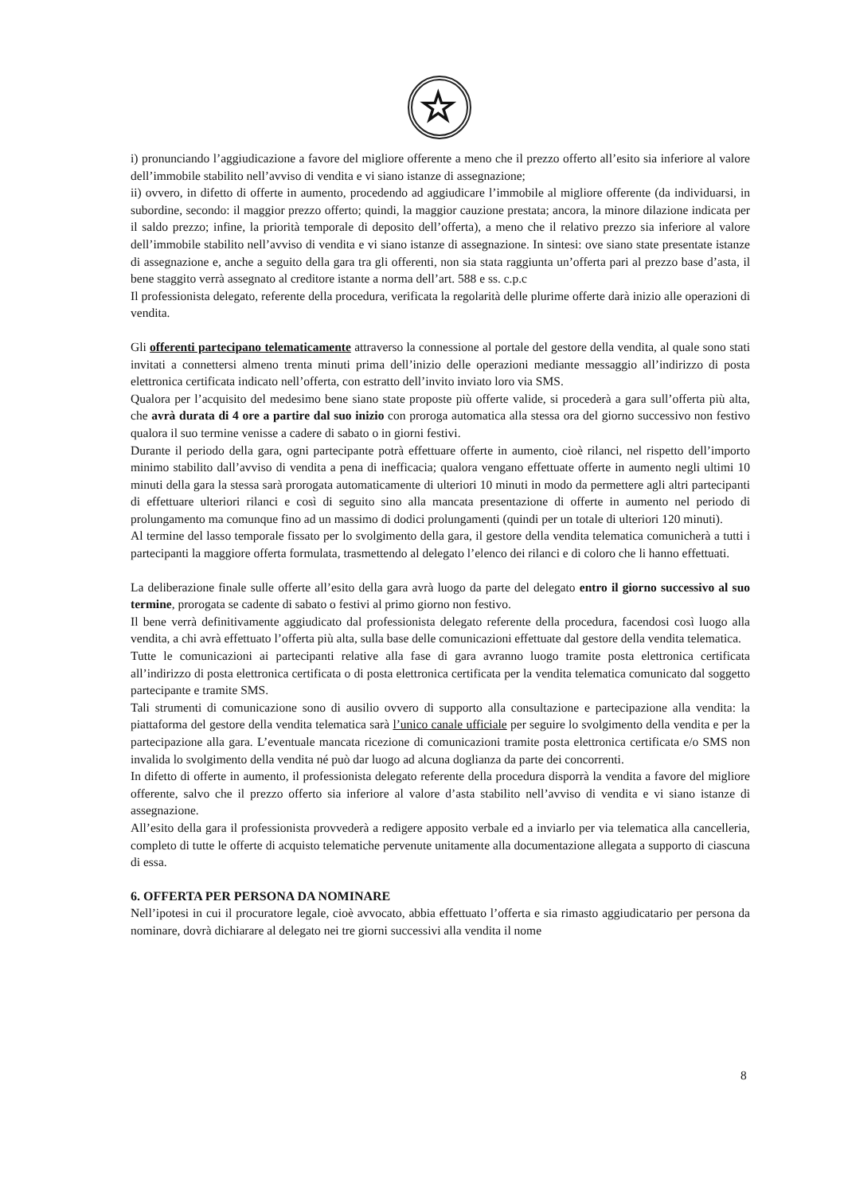☆
i) pronunciando l’aggiudicazione a favore del migliore offerente a meno che il prezzo offerto all’esito sia inferiore al valore dell’immobile stabilito nell’avviso di vendita e vi siano istanze di assegnazione;
ii) ovvero, in difetto di offerte in aumento, procedendo ad aggiudicare l’immobile al migliore offerente (da individuarsi, in subordine, secondo: il maggior prezzo offerto; quindi, la maggior cauzione prestata; ancora, la minore dilazione indicata per il saldo prezzo; infine, la priorità temporale di deposito dell’offerta), a meno che il relativo prezzo sia inferiore al valore dell’immobile stabilito nell’avviso di vendita e vi siano istanze di assegnazione. In sintesi: ove siano state presentate istanze di assegnazione e, anche a seguito della gara tra gli offerenti, non sia stata raggiunta un’offerta pari al prezzo base d’asta, il bene staggito verrà assegnato al creditore istante a norma dell’art. 588 e ss. c.p.c
Il professionista delegato, referente della procedura, verificata la regolarità delle plurime offerte darà inizio alle operazioni di vendita.
Gli offerenti partecipano telematicamente attraverso la connessione al portale del gestore della vendita, al quale sono stati invitati a connettersi almeno trenta minuti prima dell’inizio delle operazioni mediante messaggio all’indirizzo di posta elettronica certificata indicato nell’offerta, con estratto dell’invito inviato loro via SMS.
Qualora per l’acquisito del medesimo bene siano state proposte più offerte valide, si procederà a gara sull’offerta più alta, che avrà durata di 4 ore a partire dal suo inizio con proroga automatica alla stessa ora del giorno successivo non festivo qualora il suo termine venisse a cadere di sabato o in giorni festivi.
Durante il periodo della gara, ogni partecipante potrà effettuare offerte in aumento, cioè rilanci, nel rispetto dell’importo minimo stabilito dall’avviso di vendita a pena di inefficacia; qualora vengano effettuate offerte in aumento negli ultimi 10 minuti della gara la stessa sarà prorogata automaticamente di ulteriori 10 minuti in modo da permettere agli altri partecipanti di effettuare ulteriori rilanci e così di seguito sino alla mancata presentazione di offerte in aumento nel periodo di prolungamento ma comunque fino ad un massimo di dodici prolungamenti (quindi per un totale di ulteriori 120 minuti).
Al termine del lasso temporale fissato per lo svolgimento della gara, il gestore della vendita telematica comunicherà a tutti i partecipanti la maggiore offerta formulata, trasmettendo al delegato l’elenco dei rilanci e di coloro che li hanno effettuati.
La deliberazione finale sulle offerte all’esito della gara avrà luogo da parte del delegato entro il giorno successivo al suo termine, prorogata se cadente di sabato o festivi al primo giorno non festivo.
Il bene verrà definitivamente aggiudicato dal professionista delegato referente della procedura, facendosi così luogo alla vendita, a chi avrà effettuato l’offerta più alta, sulla base delle comunicazioni effettuate dal gestore della vendita telematica.
Tutte le comunicazioni ai partecipanti relative alla fase di gara avranno luogo tramite posta elettronica certificata all’indirizzo di posta elettronica certificata o di posta elettronica certificata per la vendita telematica comunicato dal soggetto partecipante e tramite SMS.
Tali strumenti di comunicazione sono di ausilio ovvero di supporto alla consultazione e partecipazione alla vendita: la piattaforma del gestore della vendita telematica sarà l’unico canale ufficiale per seguire lo svolgimento della vendita e per la partecipazione alla gara. L’eventuale mancata ricezione di comunicazioni tramite posta elettronica certificata e/o SMS non invalida lo svolgimento della vendita né può dar luogo ad alcuna doglianza da parte dei concorrenti.
In difetto di offerte in aumento, il professionista delegato referente della procedura disporrà la vendita a favore del migliore offerente, salvo che il prezzo offerto sia inferiore al valore d’asta stabilito nell’avviso di vendita e vi siano istanze di assegnazione.
All’esito della gara il professionista provvederà a redigere apposito verbale ed a inviarlo per via telematica alla cancelleria, completo di tutte le offerte di acquisto telematiche pervenute unitamente alla documentazione allegata a supporto di ciascuna di essa.
6. OFFERTA PER PERSONA DA NOMINARE
Nell’ipotesi in cui il procuratore legale, cioè avvocato, abbia effettuato l’offerta e sia rimasto aggiudicatario per persona da nominare, dovrà dichiarare al delegato nei tre giorni successivi alla vendita il nome
8